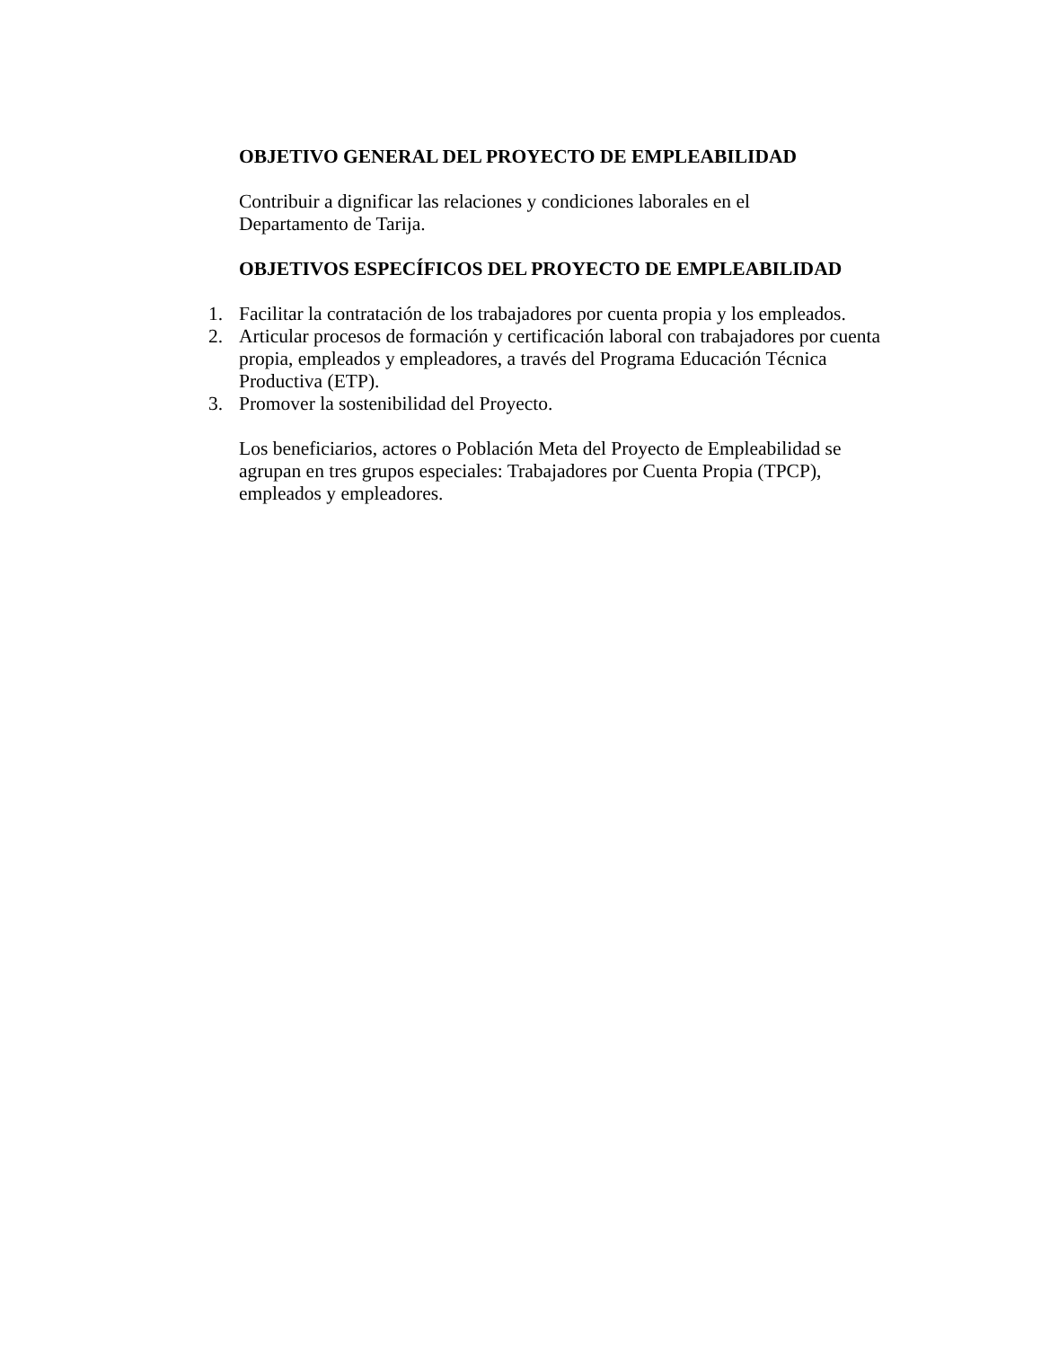OBJETIVO GENERAL DEL PROYECTO DE EMPLEABILIDAD
Contribuir a dignificar las relaciones y condiciones laborales en el
Departamento de Tarija.
OBJETIVOS ESPECÍFICOS DEL PROYECTO DE EMPLEABILIDAD
1. Facilitar la contratación de los trabajadores por cuenta propia y los empleados.
2. Articular procesos de formación y certificación laboral con trabajadores por cuenta propia, empleados y empleadores, a través del Programa Educación Técnica Productiva (ETP).
3. Promover la sostenibilidad del Proyecto.
Los beneficiarios, actores o Población Meta del Proyecto de Empleabilidad se agrupan en tres grupos especiales: Trabajadores por Cuenta Propia (TPCP), empleados y empleadores.